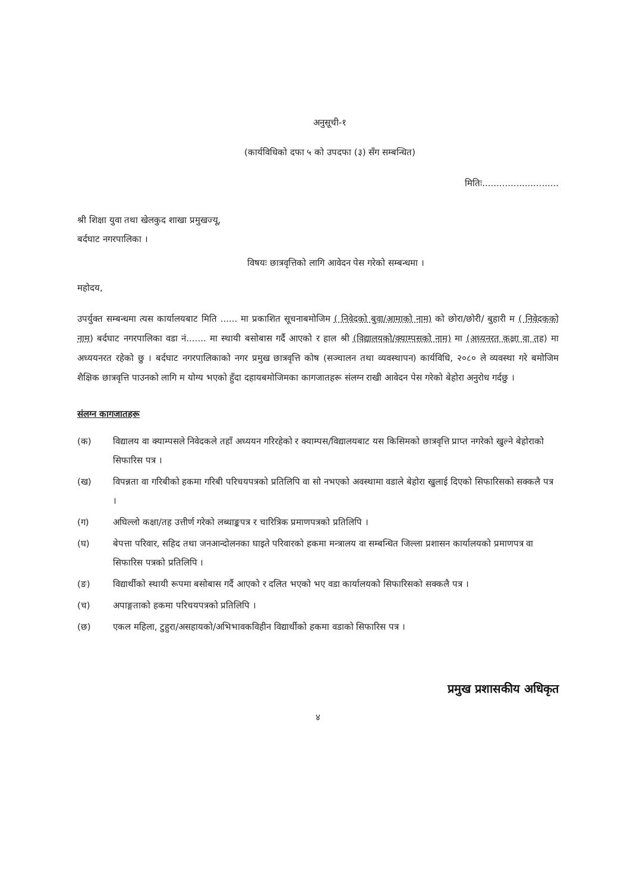अनुसूची-१
(कार्यविधिको दफा ५ को उपदफा (३) सँग सम्बन्धित)
मितिः...........................
श्री शिक्षा युवा तथा खेलकुद शाखा प्रमुखज्यू,
बर्दघाट नगरपालिका ।
विषयः छात्रवृत्तिको लागि आवेदन पेस गरेको सम्बन्धमा ।
महोदय,
उपर्युक्त सम्बन्धमा त्यस कार्यालयबाट मिति ...... मा प्रकाशित सूचनाबमोजिम ( निवेदको बुवा/आमाको नाम) को छोरा/छोरी/ बुहारी म ( निवेदकको नाम) बर्दघाट नगरपालिका वडा नं....... मा स्थायी बसोबास गर्दै आएको र हाल श्री (विद्यालयको/क्याम्पसको नाम) मा (अध्यनरत कक्षा वा तह) मा अध्ययनरत रहेको छु । बर्दघाट नगरपालिकाको नगर प्रमुख छात्रवृत्ति कोष (सञ्चालन तथा व्यवस्थापन) कार्यविधि, २०८० ले व्यवस्था गरे बमोजिम शैक्षिक छात्रवृत्ति पाउनको लागि म योग्य भएको हुँदा दहायबमोजिमका कागजातहरू संलग्न राखी आवेदन पेस गरेको बेहोरा अनुरोध गर्दछु ।
संलग्न कागजातहरू
(क) विद्यालय वा क्याम्पसले निवेदकले तहाँ अध्ययन गरिरहेको र क्याम्पस/विद्यालयबाट यस किसिमको छात्रवृत्ति प्राप्त नगरेको खुल्ने बेहोराको सिफारिस पत्र ।
(ख) विपन्नता वा गरिबीको हकमा गरिबी परिचयपत्रको प्रतिलिपि वा सो नभएको अवस्थामा वडाले बेहोरा खुलाई दिएको सिफारिसको सक्कलै पत्र ।
(ग) अघिल्लो कक्षा/तह उत्तीर्ण गरेको लब्धाङ्कपत्र र चारित्रिक प्रमाणपत्रको प्रतिलिपि ।
(घ) बेपत्ता परिवार, सहिद तथा जनआन्दोलनका घाइते परिवारको हकमा मन्त्रालय वा सम्बन्धित जिल्ला प्रशासन कार्यालयको प्रमाणपत्र वा सिफारिस पत्रको प्रतिलिपि ।
(ङ) विद्यार्थीको स्थायी रूपमा बसोबास गर्दै आएको र दलित भएको भए वडा कार्यालयको सिफारिसको सक्कलै पत्र ।
(च) अपाङ्गताको हकमा परिचयपत्रको प्रतिलिपि ।
(छ) एकल महिला, टुहुरा/असहायको/अभिभावकविहीन विद्यार्थीको हकमा वडाको सिफारिस पत्र ।
४
प्रमुख प्रशासकीय अधिकृत